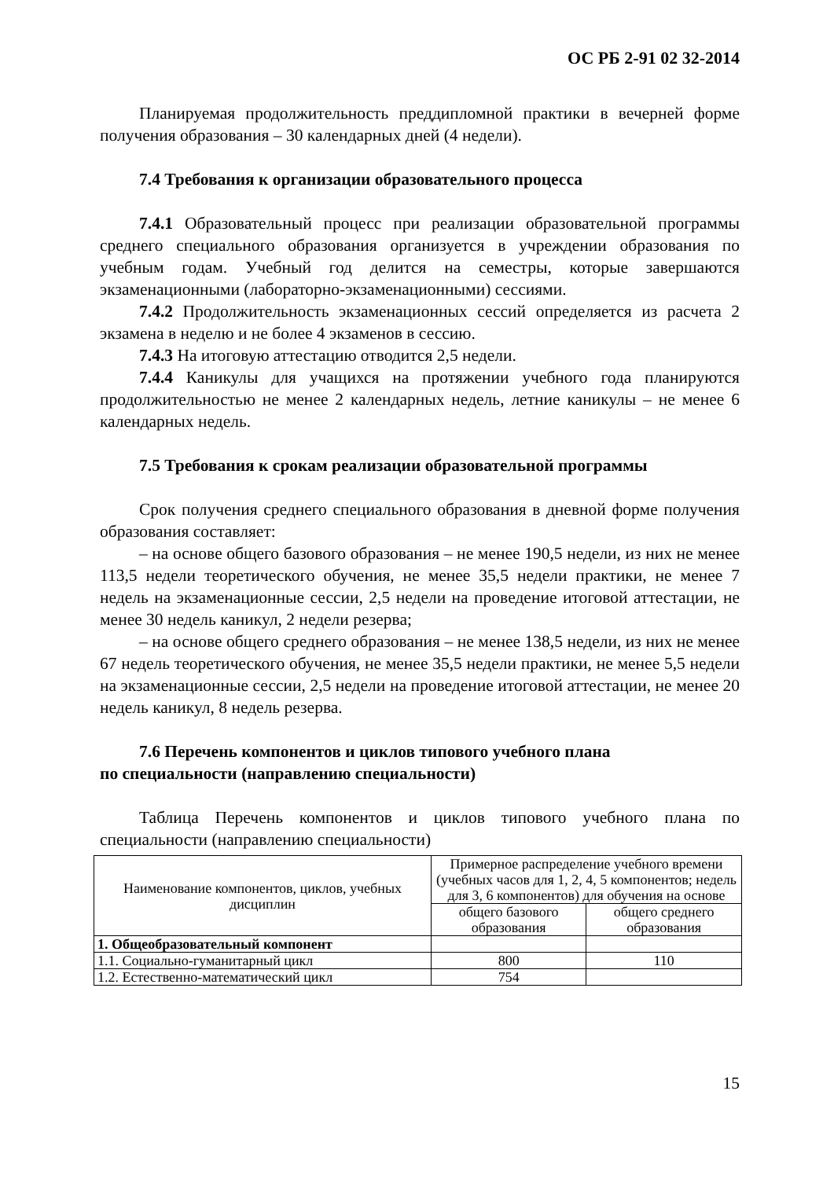ОС РБ 2-91 02 32-2014
Планируемая продолжительность преддипломной практики в вечерней форме получения образования – 30 календарных дней (4 недели).
7.4 Требования к организации образовательного процесса
7.4.1 Образовательный процесс при реализации образовательной программы среднего специального образования организуется в учреждении образования по учебным годам. Учебный год делится на семестры, которые завершаются экзаменационными (лабораторно-экзаменационными) сессиями.
7.4.2 Продолжительность экзаменационных сессий определяется из расчета 2 экзамена в неделю и не более 4 экзаменов в сессию.
7.4.3 На итоговую аттестацию отводится 2,5 недели.
7.4.4 Каникулы для учащихся на протяжении учебного года планируются продолжительностью не менее 2 календарных недель, летние каникулы – не менее 6 календарных недель.
7.5 Требования к срокам реализации образовательной программы
Срок получения среднего специального образования в дневной форме получения образования составляет:
– на основе общего базового образования – не менее 190,5 недели, из них не менее 113,5 недели теоретического обучения, не менее 35,5 недели практики, не менее 7 недель на экзаменационные сессии, 2,5 недели на проведение итоговой аттестации, не менее 30 недель каникул, 2 недели резерва;
– на основе общего среднего образования – не менее 138,5 недели, из них не менее 67 недель теоретического обучения, не менее 35,5 недели практики, не менее 5,5 недели на экзаменационные сессии, 2,5 недели на проведение итоговой аттестации, не менее 20 недель каникул, 8 недель резерва.
7.6 Перечень компонентов и циклов типового учебного плана
по специальности (направлению специальности)
Таблица Перечень компонентов и циклов типового учебного плана по специальности (направлению специальности)
| Наименование компонентов, циклов, учебных дисциплин | Примерное распределение учебного времени (учебных часов для 1, 2, 4, 5 компонентов; недель для 3, 6 компонентов) для обучения на основе | |
| --- | --- | --- |
| | общего базового образования | общего среднего образования |
| 1. Общеобразовательный компонент | | |
| 1.1. Социально-гуманитарный цикл | 800 | 110 |
| 1.2. Естественно-математический цикл | 754 | |
15